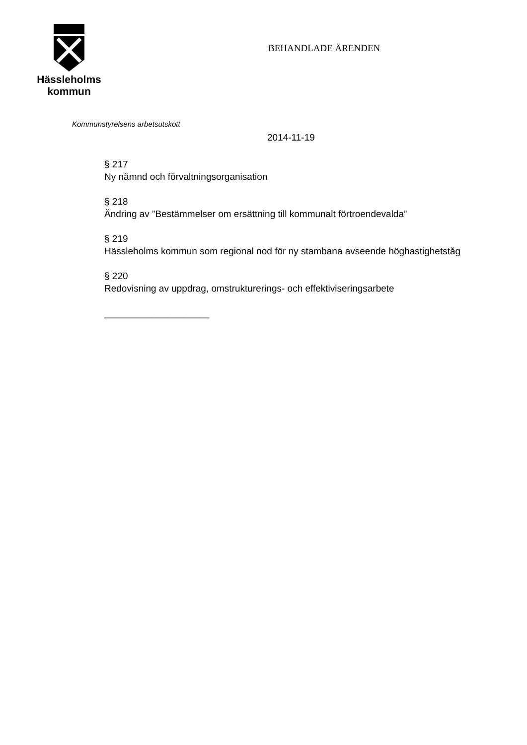Hässleholms
kommun
BEHANDLADE ÄRENDEN
Kommunstyrelsens arbetsutskott
2014-11-19
§ 217
Ny nämnd och förvaltningsorganisation
§ 218
Ändring av ”Bestämmelser om ersättning till kommunalt förtroendevalda”
§ 219
Hässleholms kommun som regional nod för ny stambana avseende höghastighetståg
§ 220
Redovisning av uppdrag, omstrukturerings- och effektiviseringsarbete
____________________